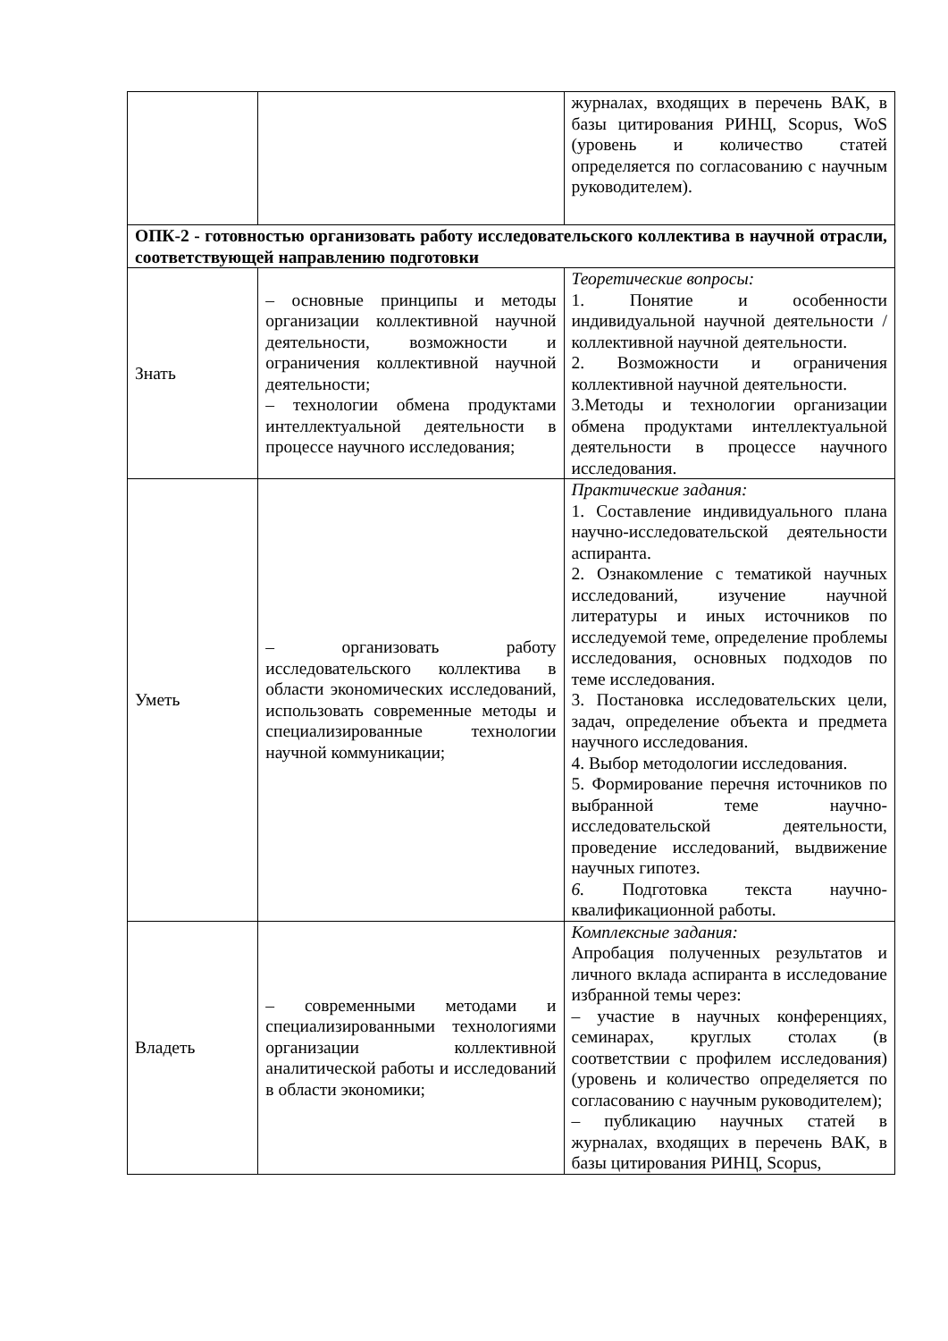| | | журналах, входящих в перечень ВАК, в базы цитирования РИНЦ, Scopus, WoS (уровень и количество статей определяется по согласованию с научным руководителем). |
| ОПК-2 - готовностью организовать работу исследовательского коллектива в научной отрасли, соответствующей направлению подготовки | | |
| Знать | – основные принципы и методы организации коллективной научной деятельности, возможности и ограничения коллективной научной деятельности; – технологии обмена продуктами интеллектуальной деятельности в процессе научного исследования; | Теоретические вопросы: 1. Понятие и особенности индивидуальной научной деятельности / коллективной научной деятельности. 2. Возможности и ограничения коллективной научной деятельности. 3.Методы и технологии организации обмена продуктами интеллектуальной деятельности в процессе научного исследования. |
| Уметь | – организовать работу исследовательского коллектива в области экономических исследований, использовать современные методы и специализированные технологии научной коммуникации; | Практические задания: 1. Составление индивидуального плана научно-исследовательской деятельности аспиранта. 2. Ознакомление с тематикой научных исследований, изучение научной литературы и иных источников по исследуемой теме, определение проблемы исследования, основных подходов по теме исследования. 3. Постановка исследовательских цели, задач, определение объекта и предмета научного исследования. 4. Выбор методологии исследования. 5. Формирование перечня источников по выбранной теме научно-исследовательской деятельности, проведение исследований, выдвижение научных гипотез. 6. Подготовка текста научно-квалификационной работы. |
| Владеть | – современными методами и специализированными технологиями организации коллективной аналитической работы и исследований в области экономики; | Комплексные задания: Апробация полученных результатов и личного вклада аспиранта в исследование избранной темы через: – участие в научных конференциях, семинарах, круглых столах (в соответствии с профилем исследования) (уровень и количество определяется по согласованию с научным руководителем); – публикацию научных статей в журналах, входящих в перечень ВАК, в базы цитирования РИНЦ, Scopus, |